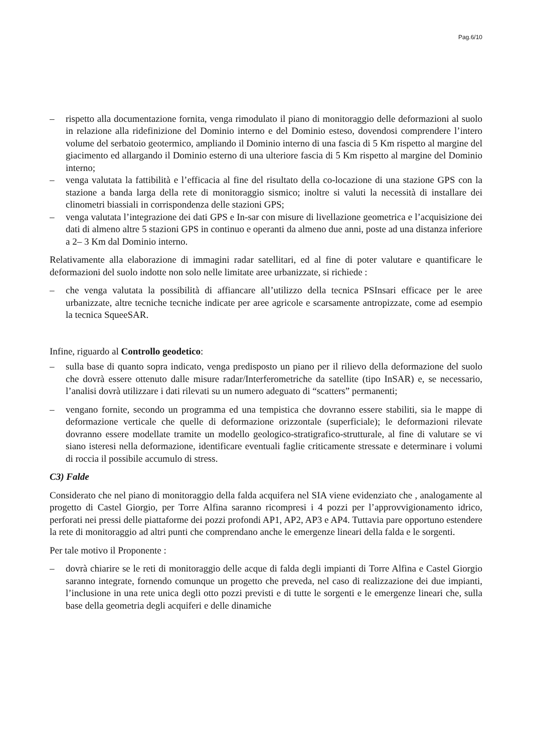Pag.6/10
– rispetto alla documentazione fornita, venga rimodulato il piano di monitoraggio delle deformazioni al suolo in relazione alla ridefinizione del Dominio interno e del Dominio esteso, dovendosi comprendere l’intero volume del serbatoio geotermico, ampliando il Dominio interno di una fascia di 5 Km rispetto al margine del giacimento ed allargando il Dominio esterno di una ulteriore fascia di 5 Km rispetto al margine del Dominio interno;
– venga valutata la fattibilità e l’efficacia al fine del risultato della co-locazione di una stazione GPS con la stazione a banda larga della rete di monitoraggio sismico; inoltre si valuti la necessità di installare dei clinometri biassiali in corrispondenza delle stazioni GPS;
– venga valutata l’integrazione dei dati GPS e In-sar con misure di livellazione geometrica e l’acquisizione dei dati di almeno altre 5 stazioni GPS in continuo e operanti da almeno due anni, poste ad una distanza inferiore a 2– 3 Km dal Dominio interno.
Relativamente alla elaborazione di immagini radar satellitari, ed al fine di poter valutare e quantificare le deformazioni del suolo indotte non solo nelle limitate aree urbanizzate, si richiede :
– che venga valutata la possibilità di affiancare all’utilizzo della tecnica PSInsari efficace per le aree urbanizzate, altre tecniche tecniche indicate per aree agricole e scarsamente antropizzate, come ad esempio la tecnica SqueeSAR.
Infine, riguardo al Controllo geodetico:
– sulla base di quanto sopra indicato, venga predisposto un piano per il rilievo della deformazione del suolo che dovrà essere ottenuto dalle misure radar/Interferometriche da satellite (tipo InSAR) e, se necessario, l’analisi dovrà utilizzare i dati rilevati su un numero adeguato di “scatters” permanenti;
– vengano fornite, secondo un programma ed una tempistica che dovranno essere stabiliti, sia le mappe di deformazione verticale che quelle di deformazione orizzontale (superficiale); le deformazioni rilevate dovranno essere modellate tramite un modello geologico-stratigrafico-strutturale, al fine di valutare se vi siano isteresi nella deformazione, identificare eventuali faglie criticamente stressate e determinare i volumi di roccia il possibile accumulo di stress.
C3) Falde
Considerato che nel piano di monitoraggio della falda acquifera nel SIA viene evidenziato che , analogamente al progetto di Castel Giorgio, per Torre Alfina saranno ricompresi i 4 pozzi per l’approvvigionamento idrico, perforati nei pressi delle piattaforme dei pozzi profondi AP1, AP2, AP3 e AP4. Tuttavia pare opportuno estendere la rete di monitoraggio ad altri punti che comprendano anche le emergenze lineari della falda e le sorgenti.
Per tale motivo il Proponente :
– dovrà chiarire se le reti di monitoraggio delle acque di falda degli impianti di Torre Alfina e Castel Giorgio saranno integrate, fornendo comunque un progetto che preveda, nel caso di realizzazione dei due impianti, l’inclusione in una rete unica degli otto pozzi previsti e di tutte le sorgenti e le emergenze lineari che, sulla base della geometria degli acquiferi e delle dinamiche